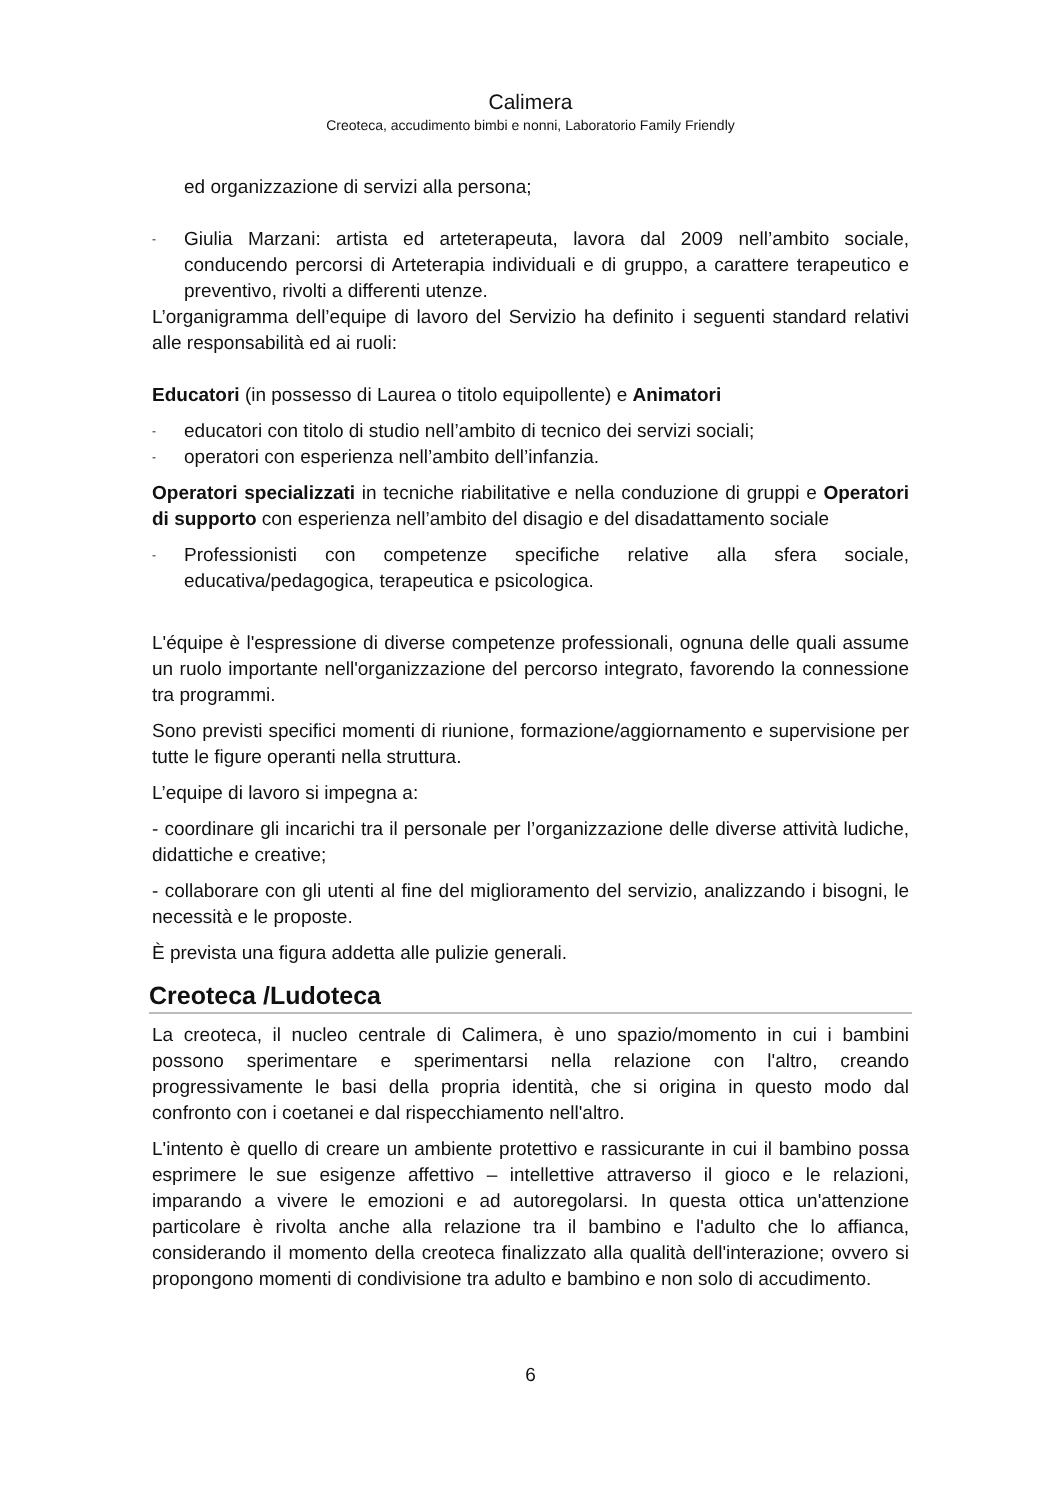Calimera
Creoteca, accudimento bimbi e nonni, Laboratorio Family Friendly
ed organizzazione di servizi alla persona;
- Giulia Marzani: artista ed arteterapeuta, lavora dal 2009 nell’ambito sociale, conducendo percorsi di Arteterapia individuali e di gruppo, a carattere terapeutico e preventivo, rivolti a differenti utenze.
L’organigramma dell’equipe di lavoro del Servizio ha definito i seguenti standard relativi alle responsabilità ed ai ruoli:
Educatori (in possesso di Laurea o titolo equipollente) e Animatori
- educatori con titolo di studio nell’ambito di tecnico dei servizi sociali;
- operatori con esperienza nell’ambito dell’infanzia.
Operatori specializzati in tecniche riabilitative e nella conduzione di gruppi e Operatori di supporto con esperienza nell’ambito del disagio e del disadattamento sociale
- Professionisti con competenze specifiche relative alla sfera sociale, educativa/pedagogica, terapeutica e psicologica.
L'équipe è l'espressione di diverse competenze professionali, ognuna delle quali assume un ruolo importante nell'organizzazione del percorso integrato, favorendo la connessione tra programmi.
Sono previsti specifici momenti di riunione, formazione/aggiornamento e supervisione per tutte le figure operanti nella struttura.
L’equipe di lavoro si impegna a:
- coordinare gli incarichi tra il personale per l’organizzazione delle diverse attività ludiche, didattiche e creative;
- collaborare con gli utenti al fine del miglioramento del servizio, analizzando i bisogni, le necessità e le proposte.
È prevista una figura addetta alle pulizie generali.
Creoteca /Ludoteca
La creoteca, il nucleo centrale di Calimera, è uno spazio/momento in cui i bambini possono sperimentare e sperimentarsi nella relazione con l'altro, creando progressivamente le basi della propria identità, che si origina in questo modo dal confronto con i coetanei e dal rispecchiamento nell'altro.
L'intento è quello di creare un ambiente protettivo e rassicurante in cui il bambino possa esprimere le sue esigenze affettivo – intellettive attraverso il gioco e le relazioni, imparando a vivere le emozioni e ad autoregolarsi. In questa ottica un'attenzione particolare è rivolta anche alla relazione tra il bambino e l'adulto che lo affianca, considerando il momento della creoteca finalizzato alla qualità dell'interazione; ovvero si propongono momenti di condivisione tra adulto e bambino e non solo di accudimento.
6